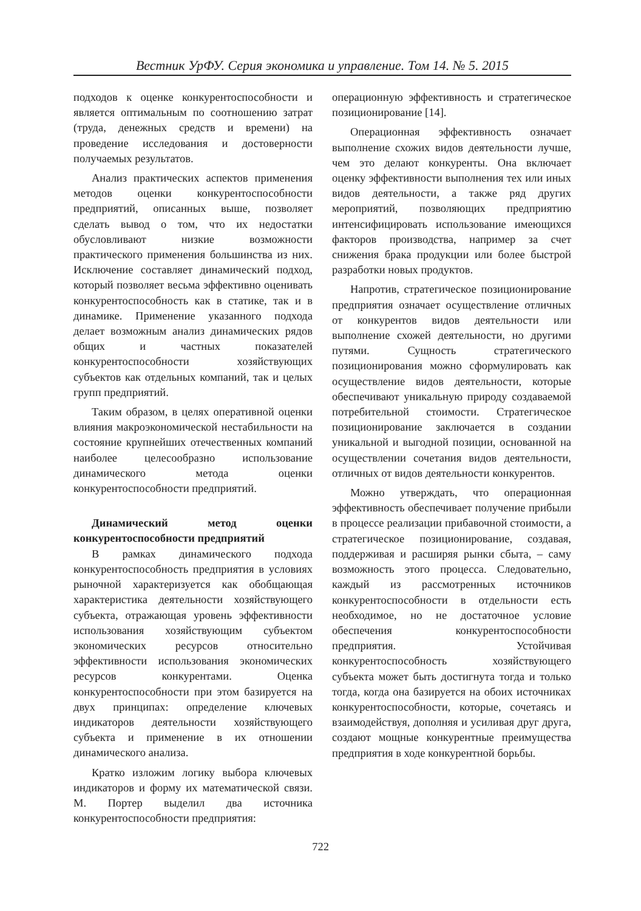Вестник УрФУ. Серия экономика и управление. Том 14. № 5. 2015
подходов к оценке конкурентоспособности и является оптимальным по соотношению затрат (труда, денежных средств и времени) на проведение исследования и достоверности получаемых результатов.
Анализ практических аспектов применения методов оценки конкурентоспособности предприятий, описанных выше, позволяет сделать вывод о том, что их недостатки обусловливают низкие возможности практического применения большинства из них. Исключение составляет динамический подход, который позволяет весьма эффективно оценивать конкурентоспособность как в статике, так и в динамике. Применение указанного подхода делает возможным анализ динамических рядов общих и частных показателей конкурентоспособности хозяйствующих субъектов как отдельных компаний, так и целых групп предприятий.
Таким образом, в целях оперативной оценки влияния макроэкономической нестабильности на состояние крупнейших отечественных компаний наиболее целесообразно использование динамического метода оценки конкурентоспособности предприятий.
Динамический метод оценки конкурентоспособности предприятий
В рамках динамического подхода конкурентоспособность предприятия в условиях рыночной характеризуется как обобщающая характеристика деятельности хозяйствующего субъекта, отражающая уровень эффективности использования хозяйствующим субъектом экономических ресурсов относительно эффективности использования экономических ресурсов конкурентами. Оценка конкурентоспособности при этом базируется на двух принципах: определение ключевых индикаторов деятельности хозяйствующего субъекта и применение в их отношении динамического анализа.
Кратко изложим логику выбора ключевых индикаторов и форму их математической связи. М. Портер выделил два источника конкурентоспособности предприятия:
операционную эффективность и стратегическое позиционирование [14].
Операционная эффективность означает выполнение схожих видов деятельности лучше, чем это делают конкуренты. Она включает оценку эффективности выполнения тех или иных видов деятельности, а также ряд других мероприятий, позволяющих предприятию интенсифицировать использование имеющихся факторов производства, например за счет снижения брака продукции или более быстрой разработки новых продуктов.
Напротив, стратегическое позиционирование предприятия означает осуществление отличных от конкурентов видов деятельности или выполнение схожей деятельности, но другими путями. Сущность стратегического позиционирования можно сформулировать как осуществление видов деятельности, которые обеспечивают уникальную природу создаваемой потребительной стоимости. Стратегическое позиционирование заключается в создании уникальной и выгодной позиции, основанной на осуществлении сочетания видов деятельности, отличных от видов деятельности конкурентов.
Можно утверждать, что операционная эффективность обеспечивает получение прибыли в процессе реализации прибавочной стоимости, а стратегическое позиционирование, создавая, поддерживая и расширяя рынки сбыта, – саму возможность этого процесса. Следовательно, каждый из рассмотренных источников конкурентоспособности в отдельности есть необходимое, но не достаточное условие обеспечения конкурентоспособности предприятия. Устойчивая конкурентоспособность хозяйствующего субъекта может быть достигнута тогда и только тогда, когда она базируется на обоих источниках конкурентоспособности, которые, сочетаясь и взаимодействуя, дополняя и усиливая друг друга, создают мощные конкурентные преимущества предприятия в ходе конкурентной борьбы.
722